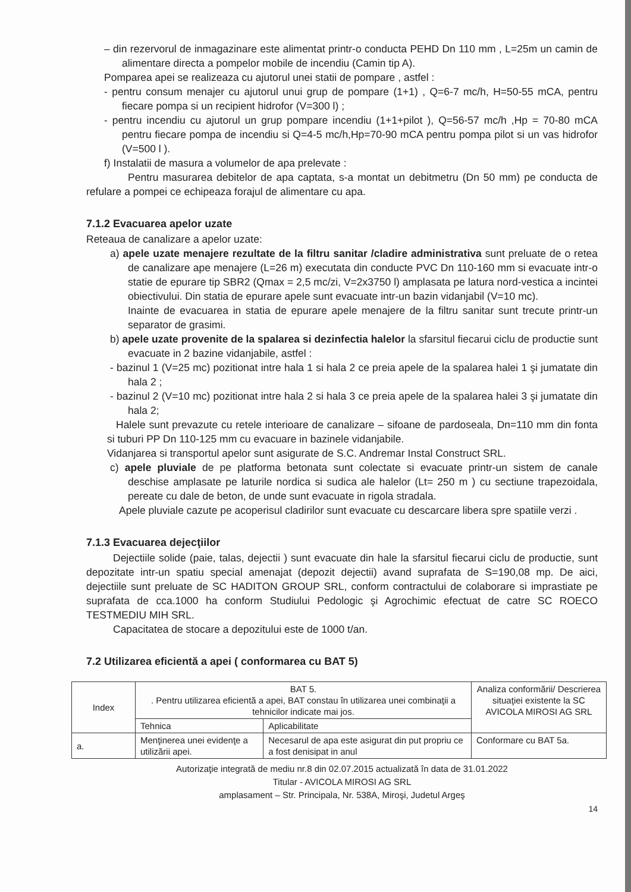– din rezervorul de inmagazinare este alimentat printr-o conducta PEHD Dn 110 mm , L=25m un camin de alimentare directa a pompelor mobile de incendiu (Camin tip A).
Pomparea apei se realizeaza cu ajutorul unei statii de pompare , astfel :
- pentru consum menajer cu ajutorul unui grup de pompare (1+1) , Q=6-7 mc/h, H=50-55 mCA, pentru fiecare pompa si un recipient hidrofor (V=300 l) ;
- pentru incendiu cu ajutorul un grup pompare incendiu (1+1+pilot ), Q=56-57 mc/h ,Hp = 70-80 mCA pentru fiecare pompa de incendiu si Q=4-5 mc/h,Hp=70-90 mCA pentru pompa pilot si un vas hidrofor (V=500 l ).
f) Instalatii de masura a volumelor de apa prelevate :
Pentru masurarea debitelor de apa captata, s-a montat un debitmetru (Dn 50 mm) pe conducta de refulare a pompei ce echipeaza forajul de alimentare cu apa.
7.1.2 Evacuarea apelor uzate
Reteaua de canalizare a apelor uzate:
a) apele uzate menajere rezultate de la filtru sanitar /cladire administrativa sunt preluate de o retea de canalizare ape menajere (L=26 m) executata din conducte PVC Dn 110-160 mm si evacuate intr-o statie de epurare tip SBR2 (Qmax = 2,5 mc/zi, V=2x3750 l) amplasata pe latura nord-vestica a incintei obiectivului. Din statia de epurare apele sunt evacuate intr-un bazin vidanjabil (V=10 mc).
Inainte de evacuarea in statia de epurare apele menajere de la filtru sanitar sunt trecute printr-un separator de grasimi.
b) apele uzate provenite de la spalarea si dezinfectia halelor la sfarsitul fiecarui ciclu de productie sunt evacuate in 2 bazine vidanjabile, astfel :
- bazinul 1 (V=25 mc) pozitionat intre hala 1 si hala 2 ce preia apele de la spalarea halei 1 şi jumatate din hala 2 ;
- bazinul 2 (V=10 mc) pozitionat intre hala 2 si hala 3 ce preia apele de la spalarea halei 3 şi jumatate din hala 2;
Halele sunt prevazute cu retele interioare de canalizare – sifoane de pardoseala, Dn=110 mm din fonta si tuburi PP Dn 110-125 mm cu evacuare in bazinele vidanjabile.
Vidanjarea si transportul apelor sunt asigurate de S.C. Andremar Instal Construct SRL.
c) apele pluviale de pe platforma betonata sunt colectate si evacuate printr-un sistem de canale deschise amplasate pe laturile nordica si sudica ale halelor (Lt= 250 m ) cu sectiune trapezoidala, pereate cu dale de beton, de unde sunt evacuate in rigola stradala.
Apele pluviale cazute pe acoperisul cladirilor sunt evacuate cu descarcare libera spre spatiile verzi .
7.1.3 Evacuarea dejecţiilor
Dejectiile solide (paie, talas, dejectii ) sunt evacuate din hale la sfarsitul fiecarui ciclu de productie, sunt depozitate intr-un spatiu special amenajat (depozit dejectii) avand suprafata de S=190,08 mp. De aici, dejectiile sunt preluate de SC HADITON GROUP SRL, conform contractului de colaborare si imprastiate pe suprafata de cca.1000 ha conform Studiului Pedologic şi Agrochimic efectuat de catre SC ROECO TESTMEDIU MIH SRL.
Capacitatea de stocare a depozitului este de 1000 t/an.
7.2 Utilizarea eficientă a apei ( conformarea cu BAT 5)
| Index | BAT 5. . Pentru utilizarea eficientă a apei, BAT constau în utilizarea unei combinaţii a tehnicilor indicate mai jos. | | Analiza conformării/ Descrierea situaţiei existente la SC AVICOLA MIROSI AG SRL |
| --- | --- | --- | --- |
| | Tehnica | Aplicabilitate | |
| a. | Menţinerea unei evidenţe a utilizării apei. | Necesarul de apa este asigurat din put propriu ce a fost denisipat in anul | Conformare cu BAT 5a. |
Autorizaţie integrată de mediu nr.8 din 02.07.2015 actualizată în data de 31.01.2022
Titular - AVICOLA MIROSI AG SRL
amplasament – Str. Principala, Nr. 538A, Miroşi, Judetul Argeş
14